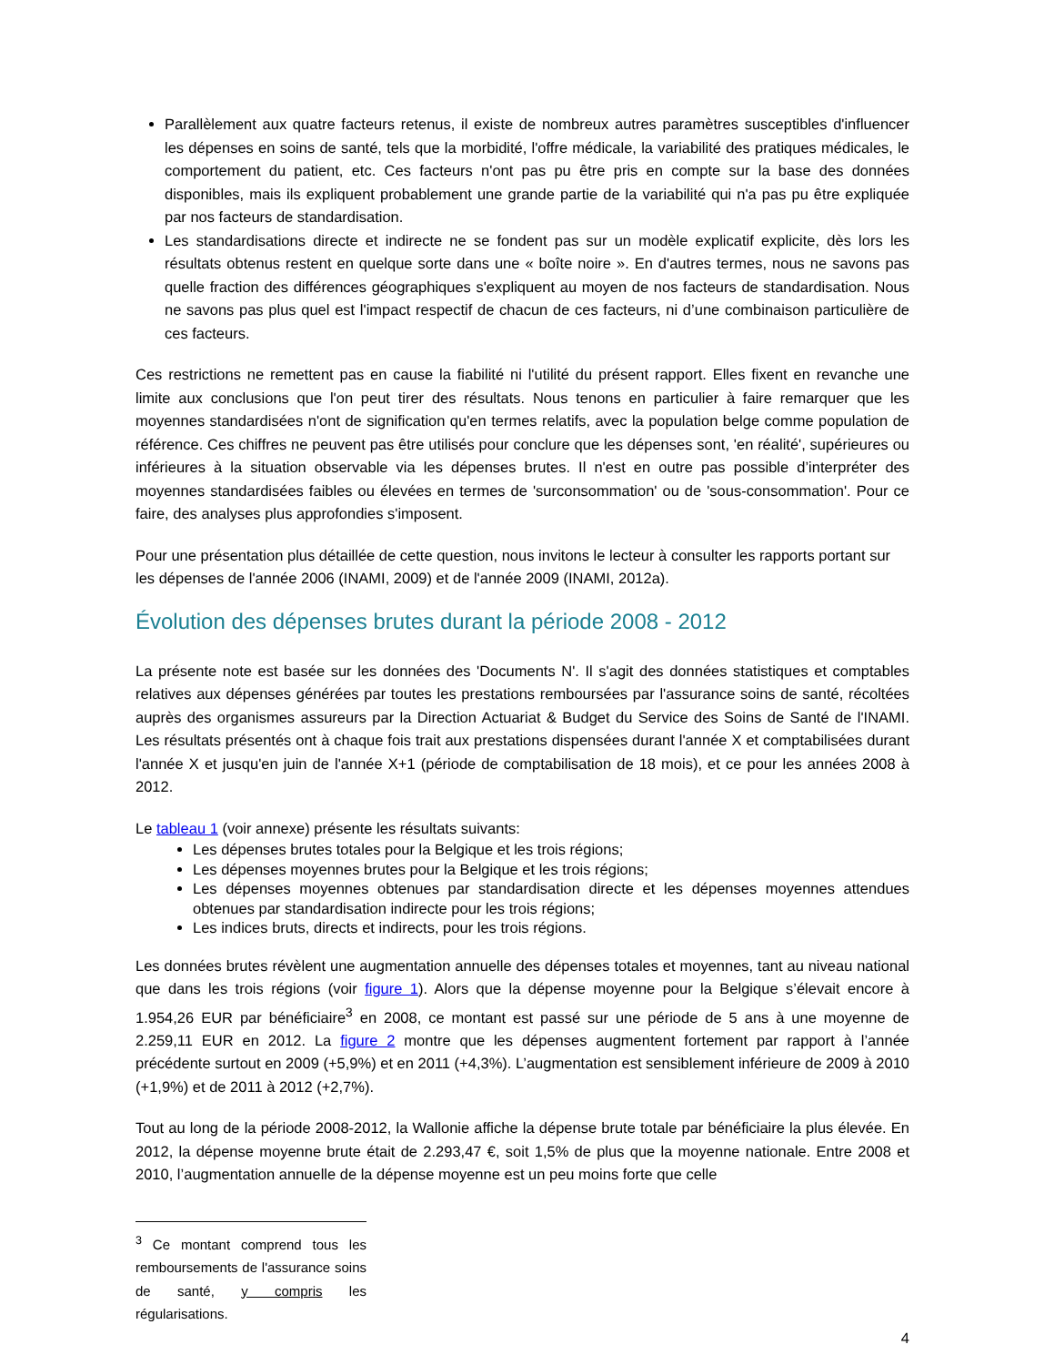Parallèlement aux quatre facteurs retenus, il existe de nombreux autres paramètres susceptibles d'influencer les dépenses en soins de santé, tels que la morbidité, l'offre médicale, la variabilité des pratiques médicales, le comportement du patient, etc. Ces facteurs n'ont pas pu être pris en compte sur la base des données disponibles, mais ils expliquent probablement une grande partie de la variabilité qui n'a pas pu être expliquée par nos facteurs de standardisation.
Les standardisations directe et indirecte ne se fondent pas sur un modèle explicatif explicite, dès lors les résultats obtenus restent en quelque sorte dans une « boîte noire ». En d'autres termes, nous ne savons pas quelle fraction des différences géographiques s'expliquent au moyen de nos facteurs de standardisation. Nous ne savons pas plus quel est l'impact respectif de chacun de ces facteurs, ni d’une combinaison particulière de ces facteurs.
Ces restrictions ne remettent pas en cause la fiabilité ni l'utilité du présent rapport. Elles fixent en revanche une limite aux conclusions que l'on peut tirer des résultats. Nous tenons en particulier à faire remarquer que les moyennes standardisées n'ont de signification qu'en termes relatifs, avec la population belge comme population de référence. Ces chiffres ne peuvent pas être utilisés pour conclure que les dépenses sont, 'en réalité', supérieures ou inférieures à la situation observable via les dépenses brutes. Il n'est en outre pas possible d’interpréter des moyennes standardisées faibles ou élevées en termes de 'surconsommation' ou de 'sous-consommation'. Pour ce faire, des analyses plus approfondies s'imposent.
Pour une présentation plus détaillée de cette question, nous invitons le lecteur à consulter les rapports portant sur les dépenses de l'année 2006 (INAMI, 2009) et de l'année 2009 (INAMI, 2012a).
Évolution des dépenses brutes durant la période 2008 - 2012
La présente note est basée sur les données des 'Documents N'. Il s'agit des données statistiques et comptables relatives aux dépenses générées par toutes les prestations remboursées par l'assurance soins de santé, récoltées auprès des organismes assureurs par la Direction Actuariat & Budget du Service des Soins de Santé de l'INAMI. Les résultats présentés ont à chaque fois trait aux prestations dispensées durant l'année X et comptabilisées durant l'année X et jusqu'en juin de l'année X+1 (période de comptabilisation de 18 mois), et ce pour les années 2008 à 2012.
Le tableau 1 (voir annexe) présente les résultats suivants:
Les dépenses brutes totales pour la Belgique et les trois régions;
Les dépenses moyennes brutes pour la Belgique et les trois régions;
Les dépenses moyennes obtenues par standardisation directe et les dépenses moyennes attendues obtenues par standardisation indirecte pour les trois régions;
Les indices bruts, directs et indirects, pour les trois régions.
Les données brutes révèlent une augmentation annuelle des dépenses totales et moyennes, tant au niveau national que dans les trois régions (voir figure 1). Alors que la dépense moyenne pour la Belgique s’élevait encore à 1.954,26 EUR par bénéficiaire<sup>3</sup> en 2008, ce montant est passé sur une période de 5 ans à une moyenne de 2.259,11 EUR en 2012. La figure 2 montre que les dépenses augmentent fortement par rapport à l’année précédente surtout en 2009 (+5,9%) et en 2011 (+4,3%). L’augmentation est sensiblement inférieure de 2009 à 2010 (+1,9%) et de 2011 à 2012 (+2,7%).
Tout au long de la période 2008-2012, la Wallonie affiche la dépense brute totale par bénéficiaire la plus élevée. En 2012, la dépense moyenne brute était de 2.293,47 €, soit 1,5% de plus que la moyenne nationale. Entre 2008 et 2010, l’augmentation annuelle de la dépense moyenne est un peu moins forte que celle
<sup>3</sup> Ce montant comprend tous les remboursements de l'assurance soins de santé, y compris les régularisations.
4